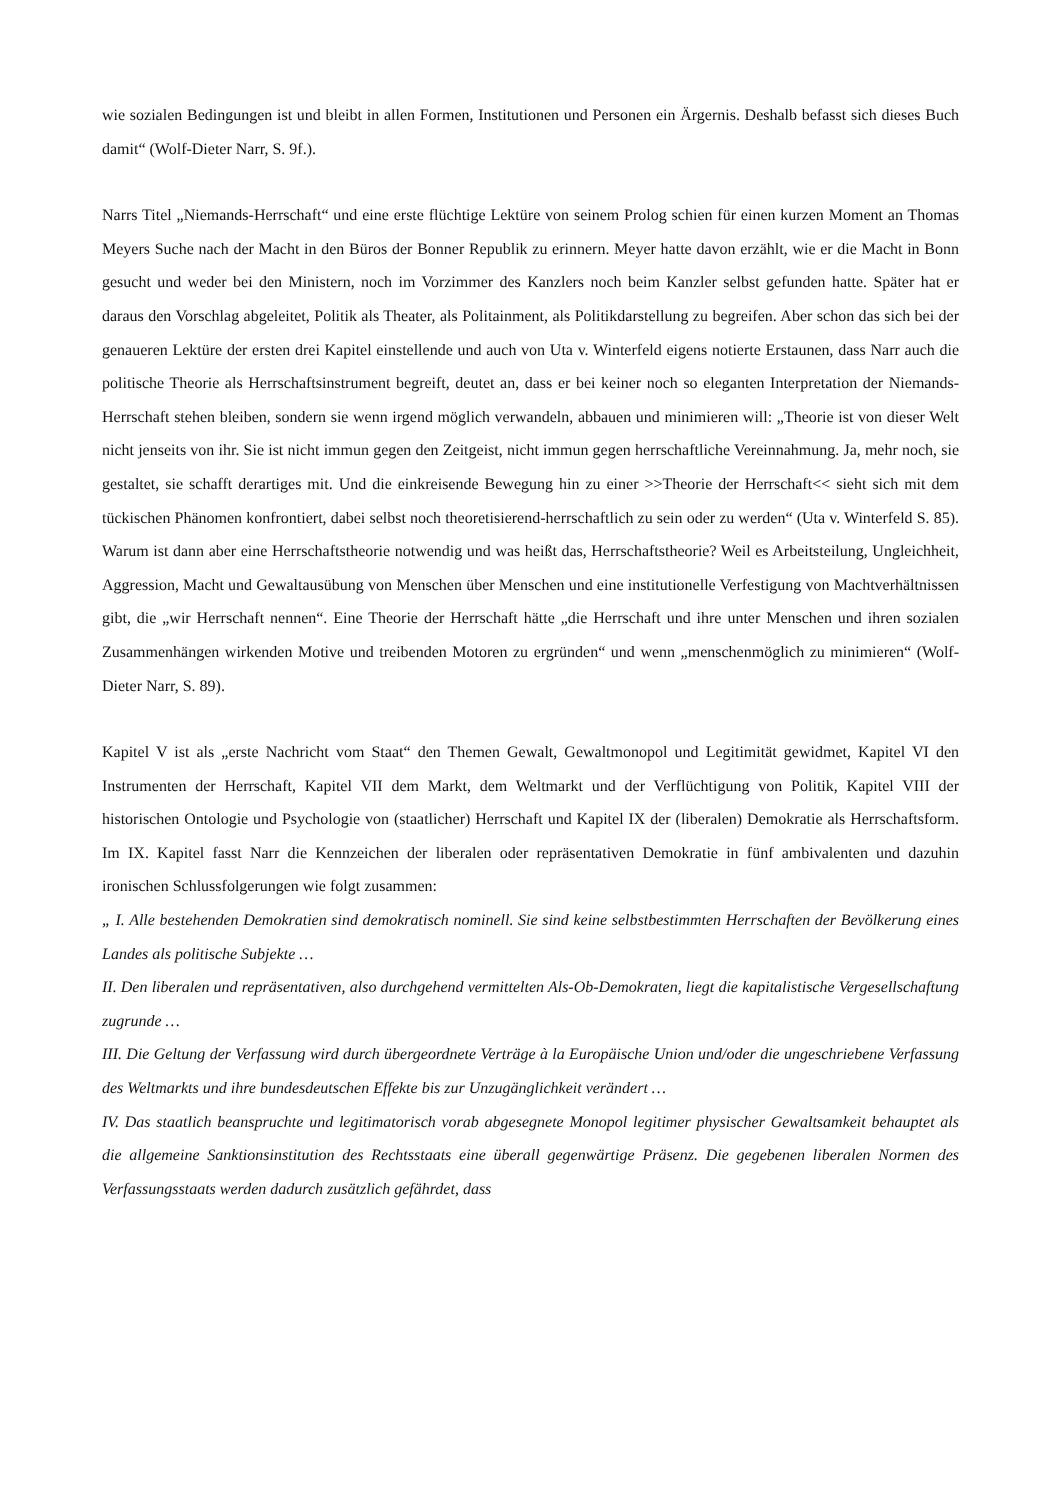wie sozialen Bedingungen ist und bleibt in allen Formen, Institutionen und Personen ein Ärgernis. Deshalb befasst sich dieses Buch damit“ (Wolf-Dieter Narr, S. 9f.).
Narrs Titel „Niemands-Herrschaft“ und eine erste flüchtige Lektüre von seinem Prolog schien für einen kurzen Moment an Thomas Meyers Suche nach der Macht in den Büros der Bonner Republik zu erinnern. Meyer hatte davon erzählt, wie er die Macht in Bonn gesucht und weder bei den Ministern, noch im Vorzimmer des Kanzlers noch beim Kanzler selbst gefunden hatte. Später hat er daraus den Vorschlag abgeleitet, Politik als Theater, als Politainment, als Politikdarstellung zu begreifen. Aber schon das sich bei der genaueren Lektüre der ersten drei Kapitel einstellende und auch von Uta v. Winterfeld eigens notierte Erstaunen, dass Narr auch die politische Theorie als Herrschaftsinstrument begreift, deutet an, dass er bei keiner noch so eleganten Interpretation der Niemands-Herrschaft stehen bleiben, sondern sie wenn irgend möglich verwandeln, abbauen und minimieren will: „Theorie ist von dieser Welt nicht jenseits von ihr. Sie ist nicht immun gegen den Zeitgeist, nicht immun gegen herrschaftliche Vereinnahmung. Ja, mehr noch, sie gestaltet, sie schafft derartiges mit. Und die einkreisende Bewegung hin zu einer >>Theorie der Herrschaft<< sieht sich mit dem tückischen Phänomen konfrontiert, dabei selbst noch theoretisierend-herrschaftlich zu sein oder zu werden“ (Uta v. Winterfeld S. 85). Warum ist dann aber eine Herrschaftstheorie notwendig und was heißt das, Herrschaftstheorie? Weil es Arbeitsteilung, Ungleichheit, Aggression, Macht und Gewaltausübung von Menschen über Menschen und eine institutionelle Verfestigung von Machtverhältnissen gibt, die „wir Herrschaft nennen“. Eine Theorie der Herrschaft hätte „die Herrschaft und ihre unter Menschen und ihren sozialen Zusammenhängen wirkenden Motive und treibenden Motoren zu ergründen“ und wenn „menschenmöglich zu minimieren“ (Wolf-Dieter Narr, S. 89).
Kapitel V ist als „erste Nachricht vom Staat“ den Themen Gewalt, Gewaltmonopol und Legitimität gewidmet, Kapitel VI den Instrumenten der Herrschaft, Kapitel VII dem Markt, dem Weltmarkt und der Verflüchtigung von Politik, Kapitel VIII der historischen Ontologie und Psychologie von (staatlicher) Herrschaft und Kapitel IX der (liberalen) Demokratie als Herrschaftsform. Im IX. Kapitel fasst Narr die Kennzeichen der liberalen oder repräsentativen Demokratie in fünf ambivalenten und dazuhin ironischen Schlussfolgerungen wie folgt zusammen:
„ I. Alle bestehenden Demokratien sind demokratisch nominell. Sie sind keine selbstbestimmten Herrschaften der Bevölkerung eines Landes als politische Subjekte …
II. Den liberalen und repräsentativen, also durchgehend vermittelten Als-Ob-Demokraten, liegt die kapitalistische Vergesellschaftung zugrunde …
III. Die Geltung der Verfassung wird durch übergeordnete Verträge à la Europäische Union und/oder die ungeschriebene Verfassung des Weltmarkts und ihre bundesdeutschen Effekte bis zur Unzugänglichkeit verändert …
IV. Das staatlich beanspruchte und legitimatorisch vorab abgesegnete Monopol legitimer physischer Gewaltsamkeit behauptet als die allgemeine Sanktionsinstitution des Rechtsstaats eine überall gegenwärtige Präsenz. Die gegebenen liberalen Normen des Verfassungsstaats werden dadurch zusätzlich gefährdet, dass